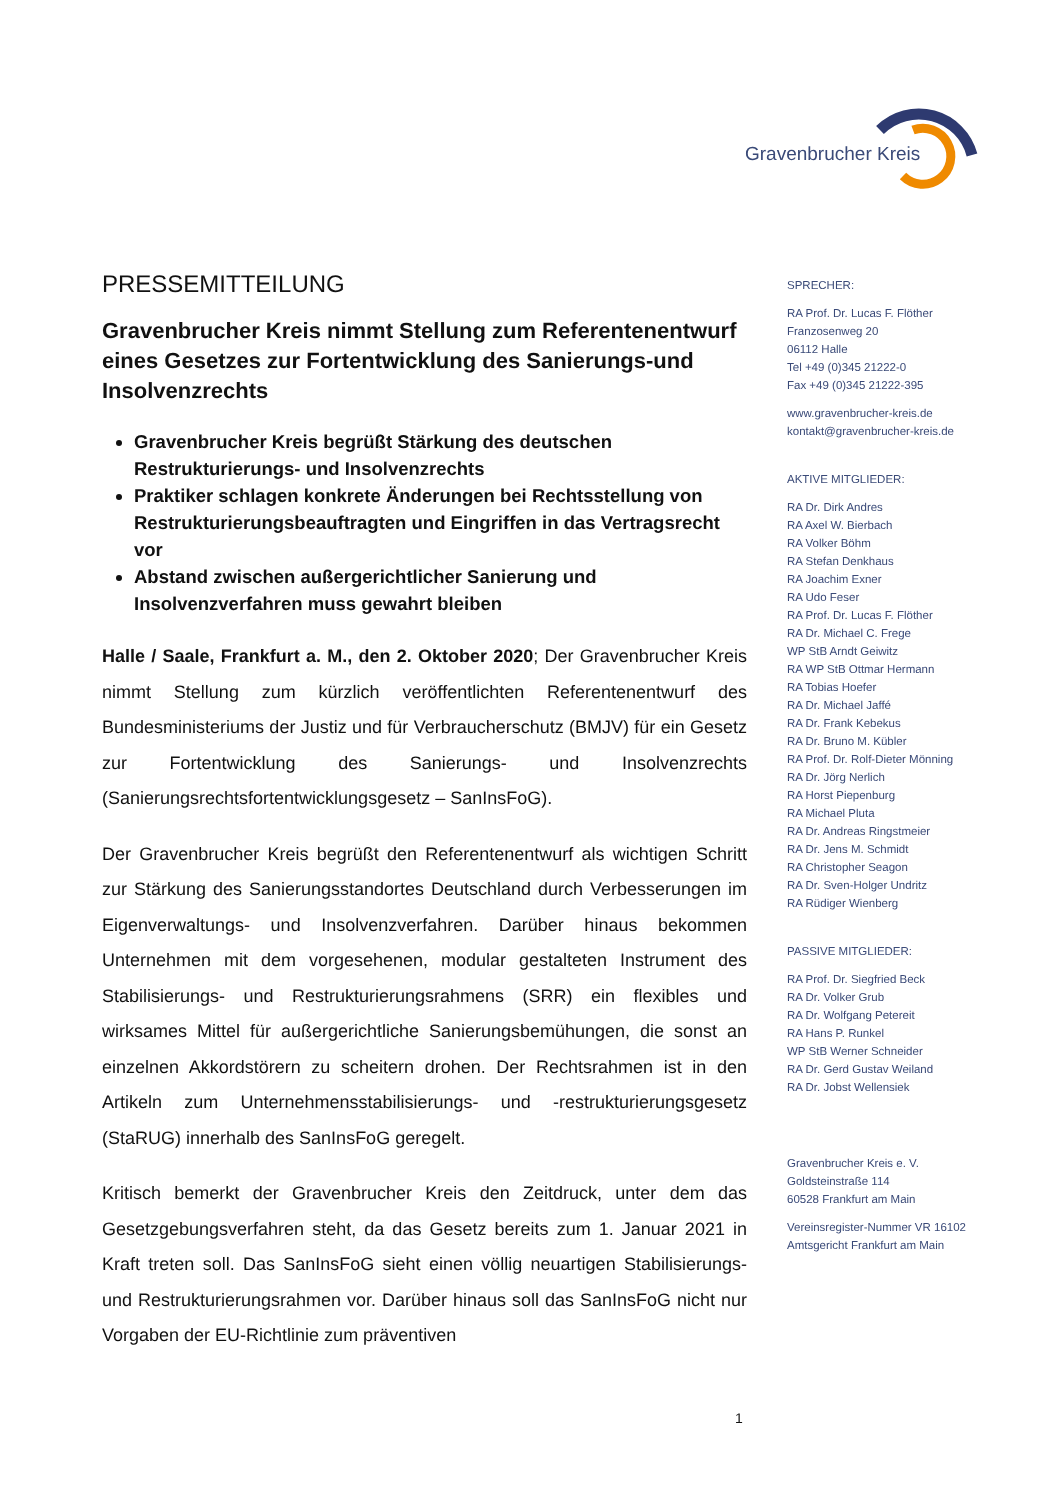Gravenbrucher Kreis
PRESSEMITTEILUNG
Gravenbrucher Kreis nimmt Stellung zum Referentenentwurf eines Gesetzes zur Fortentwicklung des Sanierungs-und Insolvenzrechts
Gravenbrucher Kreis begrüßt Stärkung des deutschen Restrukturierungs- und Insolvenzrechts
Praktiker schlagen konkrete Änderungen bei Rechtsstellung von Restrukturierungsbeauftragten und Eingriffen in das Vertragsrecht vor
Abstand zwischen außergerichtlicher Sanierung und Insolvenzverfahren muss gewahrt bleiben
Halle / Saale, Frankfurt a. M., den 2. Oktober 2020; Der Gravenbrucher Kreis nimmt Stellung zum kürzlich veröffentlichten Referentenentwurf des Bundesministeriums der Justiz und für Verbraucherschutz (BMJV) für ein Gesetz zur Fortentwicklung des Sanierungs- und Insolvenzrechts (Sanierungsrechtsfortentwicklungsgesetz – SanInsFoG).
Der Gravenbrucher Kreis begrüßt den Referentenentwurf als wichtigen Schritt zur Stärkung des Sanierungsstandortes Deutschland durch Verbesserungen im Eigenverwaltungs- und Insolvenzverfahren. Darüber hinaus bekommen Unternehmen mit dem vorgesehenen, modular gestalteten Instrument des Stabilisierungs- und Restrukturierungsrahmens (SRR) ein flexibles und wirksames Mittel für außergerichtliche Sanierungsbemühungen, die sonst an einzelnen Akkordstörern zu scheitern drohen. Der Rechtsrahmen ist in den Artikeln zum Unternehmensstabilisierungs- und -restrukturierungsgesetz (StaRUG) innerhalb des SanInsFoG geregelt.
Kritisch bemerkt der Gravenbrucher Kreis den Zeitdruck, unter dem das Gesetzgebungsverfahren steht, da das Gesetz bereits zum 1. Januar 2021 in Kraft treten soll. Das SanInsFoG sieht einen völlig neuartigen Stabilisierungs- und Restrukturierungsrahmen vor. Darüber hinaus soll das SanInsFoG nicht nur Vorgaben der EU-Richtlinie zum präventiven
SPRECHER:
RA Prof. Dr. Lucas F. Flöther
Franzosenweg 20
06112 Halle
Tel +49 (0)345 21222-0
Fax +49 (0)345 21222-395
www.gravenbrucher-kreis.de
kontakt@gravenbrucher-kreis.de
AKTIVE MITGLIEDER:
RA Dr. Dirk Andres
RA Axel W. Bierbach
RA Volker Böhm
RA Stefan Denkhaus
RA Joachim Exner
RA Udo Feser
RA Prof. Dr. Lucas F. Flöther
RA Dr. Michael C. Frege
WP StB Arndt Geiwitz
RA WP StB Ottmar Hermann
RA Tobias Hoefer
RA Dr. Michael Jaffé
RA Dr. Frank Kebekus
RA Dr. Bruno M. Kübler
RA Prof. Dr. Rolf-Dieter Mönning
RA Dr. Jörg Nerlich
RA Horst Piepenburg
RA Michael Pluta
RA Dr. Andreas Ringstmeier
RA Dr. Jens M. Schmidt
RA Christopher Seagon
RA Dr. Sven-Holger Undritz
RA Rüdiger Wienberg
PASSIVE MITGLIEDER:
RA Prof. Dr. Siegfried Beck
RA Dr. Volker Grub
RA Dr. Wolfgang Petereit
RA Hans P. Runkel
WP StB Werner Schneider
RA Dr. Gerd Gustav Weiland
RA Dr. Jobst Wellensiek
Gravenbrucher Kreis e. V.
Goldsteinstraße 114
60528 Frankfurt am Main
Vereinsregister-Nummer VR 16102
Amtsgericht Frankfurt am Main
1